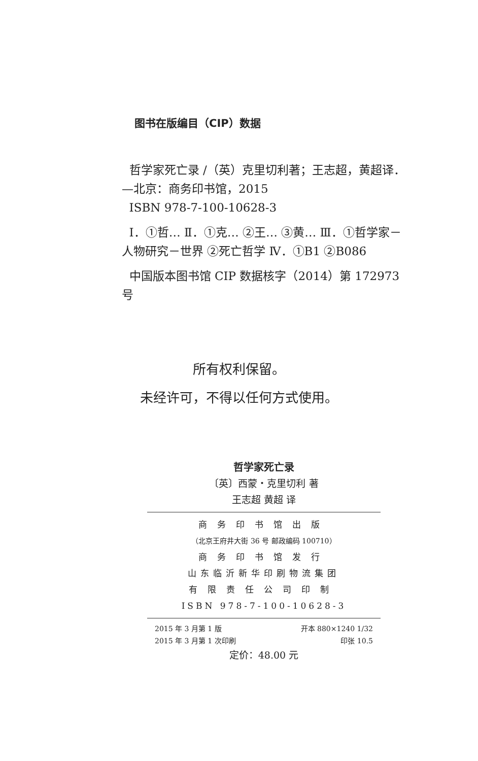图书在版编目（CIP）数据
哲学家死亡录 /（英）克里切利著；王志超，黄超译．—北京：商务印书馆，2015
ISBN 978-7-100-10628-3
Ⅰ．①哲… Ⅱ．①克… ②王… ③黄… Ⅲ．①哲学家－人物研究－世界 ②死亡哲学 Ⅳ．①B1 ②B086
中国版本图书馆 CIP 数据核字（2014）第 172973 号
所有权利保留。
未经许可，不得以任何方式使用。
哲学家死亡录
〔英〕西蒙・克里切利 著
王志超 黄超 译
商务印书馆出版
（北京王府井大街 36 号 邮政编码 100710）
商务印书馆发行
山东临沂新华印刷物流集团
有限责任公司印制
ISBN 978-7-100-10628-3
2015 年 3 月第 1 版 开本 880×1240 1/32
2015 年 3 月第 1 次印刷 印张 10.5
定价：48.00 元